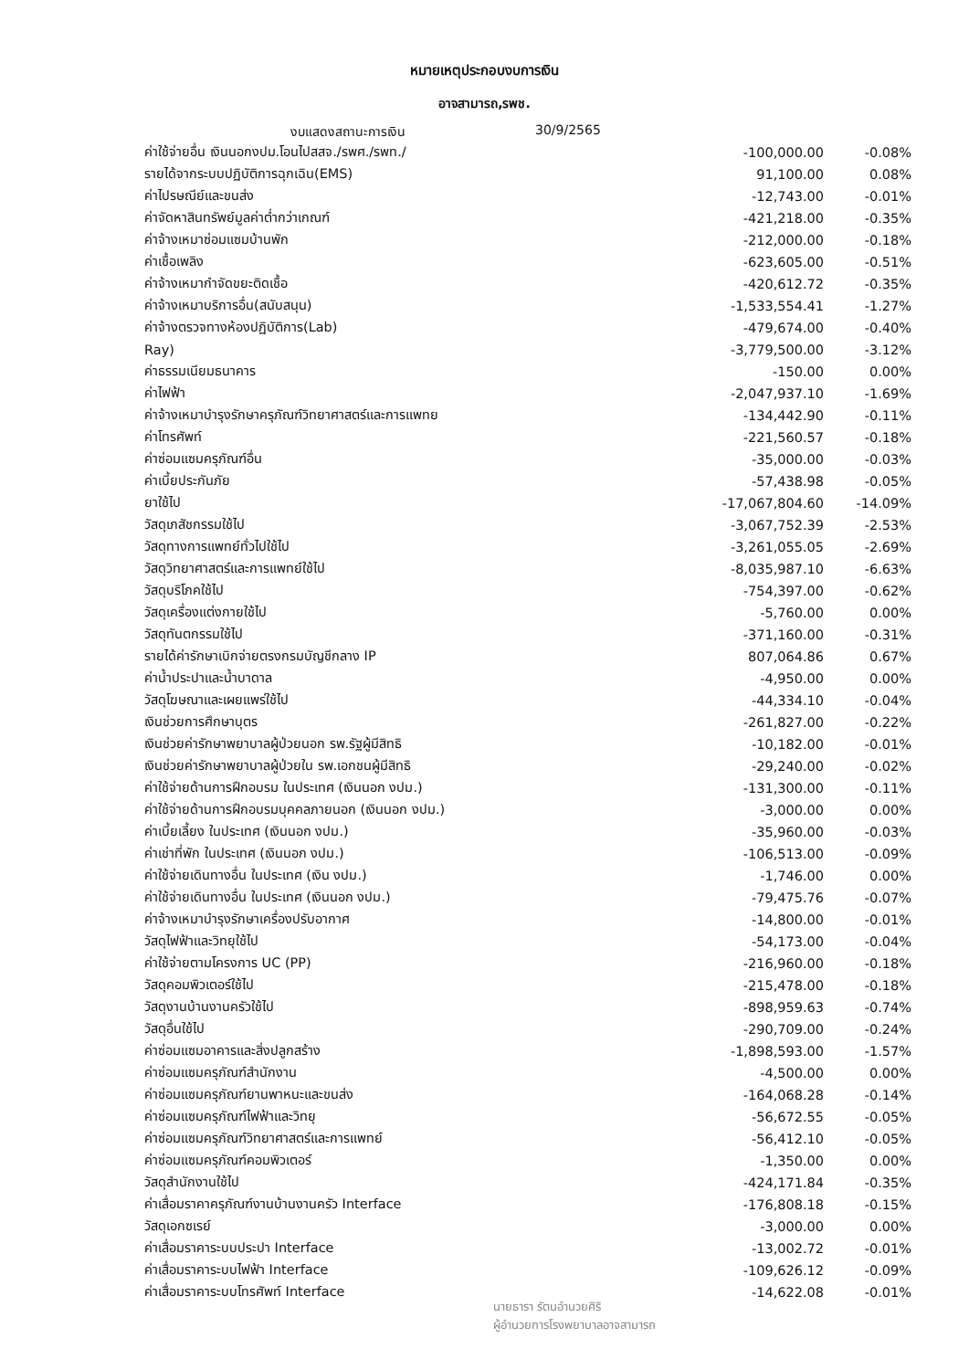หมายเหตุประกอบงบการเงิน
อาจสามารถ,รพช.
งบแสดงสถานะการเงิน 30/9/2565
| ค่าใช้จ่ายอื่น เงินนอกงปม.โอนไปสสจ./รพศ./รพท./ | -100,000.00 | -0.08% |
| รายได้จากระบบปฏิบัติการฉุกเฉิน(EMS) | 91,100.00 | 0.08% |
| ค่าไปรษณีย์และขนส่ง | -12,743.00 | -0.01% |
| ค่าจัดหาสินทรัพย์มูลค่าต่ำกว่าเกณฑ์ | -421,218.00 | -0.35% |
| ค่าจ้างเหมาซ่อมแซมบ้านพัก | -212,000.00 | -0.18% |
| ค่าเชื้อเพลิง | -623,605.00 | -0.51% |
| ค่าจ้างเหมากำจัดขยะติดเชื้อ | -420,612.72 | -0.35% |
| ค่าจ้างเหมาบริการอื่น(สนับสนุน) | -1,533,554.41 | -1.27% |
| ค่าจ้างตรวจทางห้องปฏิบัติการ(Lab) | -479,674.00 | -0.40% |
| Ray) | -3,779,500.00 | -3.12% |
| ค่าธรรมเนียมธนาคาร | -150.00 | 0.00% |
| ค่าไฟฟ้า | -2,047,937.10 | -1.69% |
| ค่าจ้างเหมาบำรุงรักษาครุภัณฑ์วิทยาศาสตร์และการแพทย | -134,442.90 | -0.11% |
| ค่าโทรศัพท์ | -221,560.57 | -0.18% |
| ค่าซ่อมแซมครุภัณฑ์อื่น | -35,000.00 | -0.03% |
| ค่าเบี้ยประกันภัย | -57,438.98 | -0.05% |
| ยาใช้ไป | -17,067,804.60 | -14.09% |
| วัสดุเภสัชกรรมใช้ไป | -3,067,752.39 | -2.53% |
| วัสดุทางการแพทย์ทั่วไปใช้ไป | -3,261,055.05 | -2.69% |
| วัสดุวิทยาศาสตร์และการแพทย์ใช้ไป | -8,035,987.10 | -6.63% |
| วัสดุบริโภคใช้ไป | -754,397.00 | -0.62% |
| วัสดุเครื่องแต่งกายใช้ไป | -5,760.00 | 0.00% |
| วัสดุทันตกรรมใช้ไป | -371,160.00 | -0.31% |
| รายได้ค่ารักษาเบิกจ่ายตรงกรมบัญชีกลาง IP | 807,064.86 | 0.67% |
| ค่าน้ำประปาและน้ำบาดาล | -4,950.00 | 0.00% |
| วัสดุโฆษณาและเผยแพร่ใช้ไป | -44,334.10 | -0.04% |
| เงินช่วยการศึกษาบุตร | -261,827.00 | -0.22% |
| เงินช่วยค่ารักษาพยาบาลผู้ป่วยนอก รพ.รัฐผู้มีสิทธิ | -10,182.00 | -0.01% |
| เงินช่วยค่ารักษาพยาบาลผู้ป่วยใน รพ.เอกชนผู้มีสิทธิ | -29,240.00 | -0.02% |
| ค่าใช้จ่ายด้านการฝึกอบรม ในประเทศ (เงินนอก งปม.) | -131,300.00 | -0.11% |
| ค่าใช้จ่ายด้านการฝึกอบรมบุคคลภายนอก (เงินนอก งปม.) | -3,000.00 | 0.00% |
| ค่าเบี้ยเลี้ยง ในประเทศ (เงินนอก งปม.) | -35,960.00 | -0.03% |
| ค่าเช่าที่พัก ในประเทศ (เงินนอก งปม.) | -106,513.00 | -0.09% |
| ค่าใช้จ่ายเดินทางอื่น ในประเทศ (เงิน งปม.) | -1,746.00 | 0.00% |
| ค่าใช้จ่ายเดินทางอื่น ในประเทศ (เงินนอก งปม.) | -79,475.76 | -0.07% |
| ค่าจ้างเหมาบำรุงรักษาเครื่องปรับอากาศ | -14,800.00 | -0.01% |
| วัสดุไฟฟ้าและวิทยุใช้ไป | -54,173.00 | -0.04% |
| ค่าใช้จ่ายตามโครงการ UC (PP) | -216,960.00 | -0.18% |
| วัสดุคอมพิวเตอร์ใช้ไป | -215,478.00 | -0.18% |
| วัสดุงานบ้านงานครัวใช้ไป | -898,959.63 | -0.74% |
| วัสดุอื่นใช้ไป | -290,709.00 | -0.24% |
| ค่าซ่อมแซมอาคารและสิ่งปลูกสร้าง | -1,898,593.00 | -1.57% |
| ค่าซ่อมแซมครุภัณฑ์สำนักงาน | -4,500.00 | 0.00% |
| ค่าซ่อมแซมครุภัณฑ์ยานพาหนะและขนส่ง | -164,068.28 | -0.14% |
| ค่าซ่อมแซมครุภัณฑ์ไฟฟ้าและวิทยุ | -56,672.55 | -0.05% |
| ค่าซ่อมแซมครุภัณฑ์วิทยาศาสตร์และการแพทย์ | -56,412.10 | -0.05% |
| ค่าซ่อมแซมครุภัณฑ์คอมพิวเตอร์ | -1,350.00 | 0.00% |
| วัสดุสำนักงานใช้ไป | -424,171.84 | -0.35% |
| ค่าเสื่อมราคาครุภัณฑ์งานบ้านงานครัว Interface | -176,808.18 | -0.15% |
| วัสดุเอกซเรย์ | -3,000.00 | 0.00% |
| ค่าเสื่อมราคาระบบประปา Interface | -13,002.72 | -0.01% |
| ค่าเสื่อมราคาระบบไฟฟ้า Interface | -109,626.12 | -0.09% |
| ค่าเสื่อมราคาระบบโทรศัพท์ Interface | -14,622.08 | -0.01% |
นายธารา รัตนอำนวยศิริ
ผู้อำนวยการโรงพยาบาลอาจสามารถ